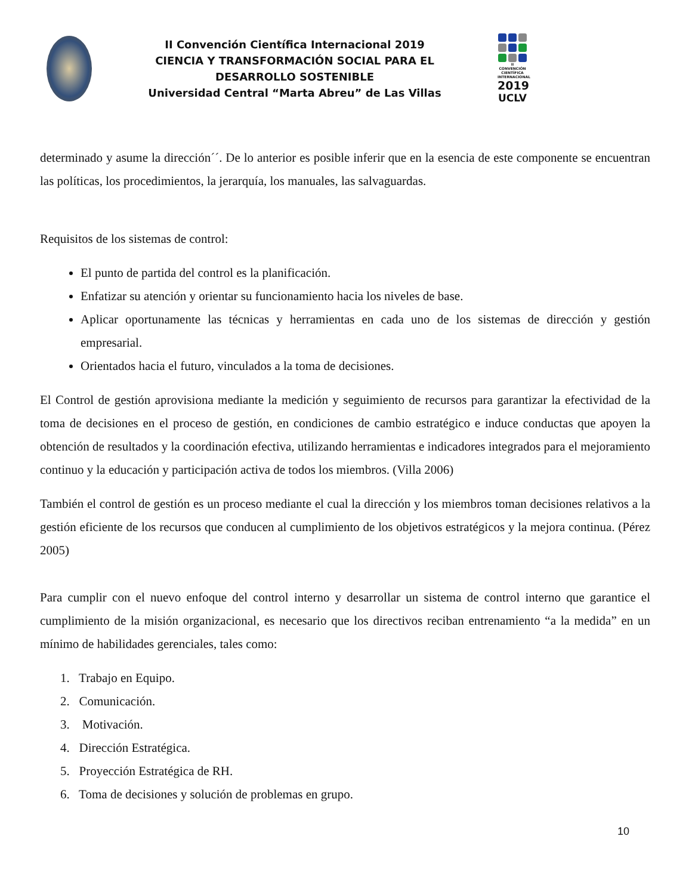II Convención Científica Internacional 2019
CIENCIA Y TRANSFORMACIÓN SOCIAL PARA EL DESARROLLO SOSTENIBLE
Universidad Central “Marta Abreu” de Las Villas
II CONVENCIÓN CIENTÍFICA INTERNACIONAL
2019
UCLV
determinado y asume la dirección´´. De lo anterior es posible inferir que en la esencia de este componente se encuentran las políticas, los procedimientos, la jerarquía, los manuales, las salvaguardas.
Requisitos de los sistemas de control:
El punto de partida del control es la planificación.
Enfatizar su atención y orientar su funcionamiento hacia los niveles de base.
Aplicar oportunamente las técnicas y herramientas en cada uno de los sistemas de dirección y gestión empresarial.
Orientados hacia el futuro, vinculados a la toma de decisiones.
El Control de gestión aprovisiona mediante la medición y seguimiento de recursos para garantizar la efectividad de la toma de decisiones en el proceso de gestión, en condiciones de cambio estratégico e induce conductas que apoyen la obtención de resultados y la coordinación efectiva, utilizando herramientas e indicadores integrados para el mejoramiento continuo y la educación y participación activa de todos los miembros. (Villa 2006)
También el control de gestión es un proceso mediante el cual la dirección y los miembros toman decisiones relativos a la gestión eficiente de los recursos que conducen al cumplimiento de los objetivos estratégicos y la mejora continua. (Pérez 2005)
Para cumplir con el nuevo enfoque del control interno y desarrollar un sistema de control interno que garantice el cumplimiento de la misión organizacional, es necesario que los directivos reciban entrenamiento “a la medida” en un mínimo de habilidades gerenciales, tales como:
1. Trabajo en Equipo.
2. Comunicación.
3. Motivación.
4. Dirección Estratégica.
5. Proyección Estratégica de RH.
6. Toma de decisiones y solución de problemas en grupo.
10